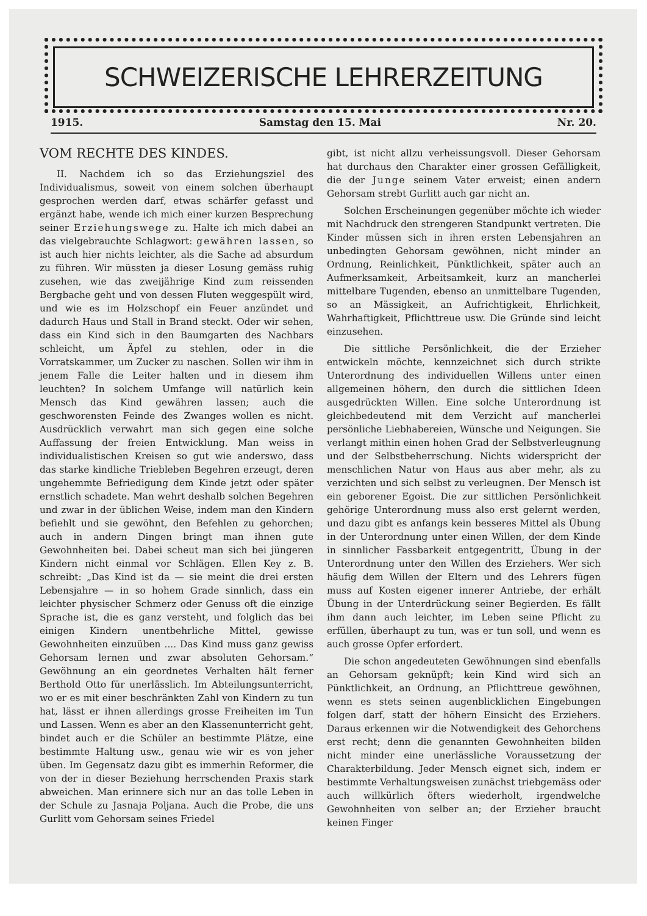SCHWEIZERISCHE LEHRERZEITUNG
1915. Samstag den 15. Mai Nr. 20.
VOM RECHTE DES KINDES.
II. Nachdem ich so das Erziehungsziel des Individualismus, soweit von einem solchen überhaupt gesprochen werden darf, etwas schärfer gefasst und ergänzt habe, wende ich mich einer kurzen Besprechung seiner Erziehungswege zu. Halte ich mich dabei an das vielgebrauchte Schlagwort: gewähren lassen, so ist auch hier nichts leichter, als die Sache ad absurdum zu führen. Wir müssten ja dieser Losung gemäss ruhig zusehen, wie das zweijährige Kind zum reissenden Bergbache geht und von dessen Fluten weggespült wird, und wie es im Holzschopf ein Feuer anzündet und dadurch Haus und Stall in Brand steckt. Oder wir sehen, dass ein Kind sich in den Baumgarten des Nachbars schleicht, um Äpfel zu stehlen, oder in die Vorratskammer, um Zucker zu naschen. Sollen wir ihm in jenem Falle die Leiter halten und in diesem ihm leuchten? In solchem Umfange will natürlich kein Mensch das Kind gewähren lassen; auch die geschworensten Feinde des Zwanges wollen es nicht. Ausdrücklich verwahrt man sich gegen eine solche Auffassung der freien Entwicklung. Man weiss in individualistischen Kreisen so gut wie anderswo, dass das starke kindliche Triebleben Begehren erzeugt, deren ungehemmte Befriedigung dem Kinde jetzt oder später ernstlich schadete. Man wehrt deshalb solchen Begehren und zwar in der üblichen Weise, indem man den Kindern befiehlt und sie gewöhnt, den Befehlen zu gehorchen; auch in andern Dingen bringt man ihnen gute Gewohnheiten bei. Dabei scheut man sich bei jüngeren Kindern nicht einmal vor Schlägen. Ellen Key z. B. schreibt: „Das Kind ist da — sie meint die drei ersten Lebensjahre — in so hohem Grade sinnlich, dass ein leichter physischer Schmerz oder Genuss oft die einzige Sprache ist, die es ganz versteht, und folglich das bei einigen Kindern unentbehrliche Mittel, gewisse Gewohnheiten einzuüben .... Das Kind muss ganz gewiss Gehorsam lernen und zwar absoluten Gehorsam.“ Gewöhnung an ein geordnetes Verhalten hält ferner Berthold Otto für unerlässlich. Im Abteilungsunterricht, wo er es mit einer beschränkten Zahl von Kindern zu tun hat, lässt er ihnen allerdings grosse Freiheiten im Tun und Lassen. Wenn es aber an den Klassenunterricht geht, bindet auch er die Schüler an bestimmte Plätze, eine bestimmte Haltung usw., genau wie wir es von jeher üben. Im Gegensatz dazu gibt es immerhin Reformer, die von der in dieser Beziehung herrschenden Praxis stark abweichen. Man erinnere sich nur an das tolle Leben in der Schule zu Jasnaja Poljana. Auch die Probe, die uns Gurlitt vom Gehorsam seines Friedel
gibt, ist nicht allzu verheissungsvoll. Dieser Gehorsam hat durchaus den Charakter einer grossen Gefälligkeit, die der Junge seinem Vater erweist; einen andern Gehorsam strebt Gurlitt auch gar nicht an.
Solchen Erscheinungen gegenüber möchte ich wieder mit Nachdruck den strengeren Standpunkt vertreten. Die Kinder müssen sich in ihren ersten Lebensjahren an unbedingten Gehorsam gewöhnen, nicht minder an Ordnung, Reinlichkeit, Pünktlichkeit, später auch an Aufmerksamkeit, Arbeitsamkeit, kurz an mancherlei mittelbare Tugenden, ebenso an unmittelbare Tugenden, so an Mässigkeit, an Aufrichtigkeit, Ehrlichkeit, Wahrhaftigkeit, Pflichttreue usw. Die Gründe sind leicht einzusehen.
Die sittliche Persönlichkeit, die der Erzieher entwickeln möchte, kennzeichnet sich durch strikte Unterordnung des individuellen Willens unter einen allgemeinen höhern, den durch die sittlichen Ideen ausgedrückten Willen. Eine solche Unterordnung ist gleichbedeutend mit dem Verzicht auf mancherlei persönliche Liebhabereien, Wünsche und Neigungen. Sie verlangt mithin einen hohen Grad der Selbstverleugnung und der Selbstbeherrschung. Nichts widerspricht der menschlichen Natur von Haus aus aber mehr, als zu verzichten und sich selbst zu verleugnen. Der Mensch ist ein geborener Egoist. Die zur sittlichen Persönlichkeit gehörige Unterordnung muss also erst gelernt werden, und dazu gibt es anfangs kein besseres Mittel als Übung in der Unterordnung unter einen Willen, der dem Kinde in sinnlicher Fassbarkeit entgegentritt, Übung in der Unterordnung unter den Willen des Erziehers. Wer sich häufig dem Willen der Eltern und des Lehrers fügen muss auf Kosten eigener innerer Antriebe, der erhält Übung in der Unterdrückung seiner Begierden. Es fällt ihm dann auch leichter, im Leben seine Pflicht zu erfüllen, überhaupt zu tun, was er tun soll, und wenn es auch grosse Opfer erfordert.
Die schon angedeuteten Gewöhnungen sind ebenfalls an Gehorsam geknüpft; kein Kind wird sich an Pünktlichkeit, an Ordnung, an Pflichttreue gewöhnen, wenn es stets seinen augenblicklichen Eingebungen folgen darf, statt der höhern Einsicht des Erziehers. Daraus erkennen wir die Notwendigkeit des Gehorchens erst recht; denn die genannten Gewohnheiten bilden nicht minder eine unerlässliche Voraussetzung der Charakterbildung. Jeder Mensch eignet sich, indem er bestimmte Verhaltungsweisen zunächst triebgemäss oder auch willkürlich öfters wiederholt, irgendwelche Gewohnheiten von selber an; der Erzieher braucht keinen Finger